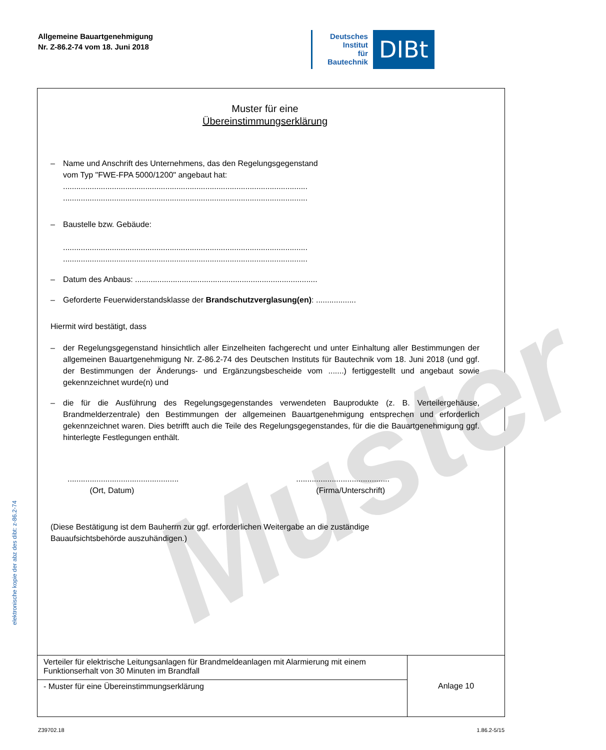Allgemeine Bauartgenehmigung
Nr. Z-86.2-74 vom 18. Juni 2018
Deutsches
Institut
für
Bautechnik
DIBt
elektronische kopie der abz des dibt: z-86.2-74
Muster
Muster für eine
Übereinstimmungserklärung
– Name und Anschrift des Unternehmens, das den Regelungsgegenstand
vom Typ "FWE-FPA 5000/1200" angebaut hat:
..............................................................................................................
..............................................................................................................
– Baustelle bzw. Gebäude:
..............................................................................................................
..............................................................................................................
– Datum des Anbaus: ..................................................................................
– Geforderte Feuerwiderstandsklasse der Brandschutzverglasung(en): ..................
Hiermit wird bestätigt, dass
– der Regelungsgegenstand hinsichtlich aller Einzelheiten fachgerecht und unter Einhaltung aller Bestimmungen der allgemeinen Bauartgenehmigung Nr. Z-86.2-74 des Deutschen Instituts für Bautechnik vom 18. Juni 2018 (und ggf. der Bestimmungen der Änderungs- und Ergänzungsbescheide vom .......) fertiggestellt und angebaut sowie gekennzeichnet wurde(n) und
– die für die Ausführung des Regelungsgegenstandes verwendeten Bauprodukte (z. B. Verteilergehäuse, Brandmelderzentrale) den Bestimmungen der allgemeinen Bauartgenehmigung entsprechen und erforderlich gekennzeichnet waren. Dies betrifft auch die Teile des Regelungsgegenstandes, für die die Bauartgenehmigung ggf. hinterlegte Festlegungen enthält.
..................................................
(Ort, Datum)
..........................................
(Firma/Unterschrift)
(Diese Bestätigung ist dem Bauherrn zur ggf. erforderlichen Weitergabe an die zuständige
Bauaufsichtsbehörde auszuhändigen.)
| Verteiler für elektrische Leitungsanlagen für Brandmeldeanlagen mit Alarmierung mit einem Funktionserhalt von 30 Minuten im Brandfall | Anlage 10 |
| - Muster für eine Übereinstimmungserklärung | |
Z39702.18 1.86.2-5/15